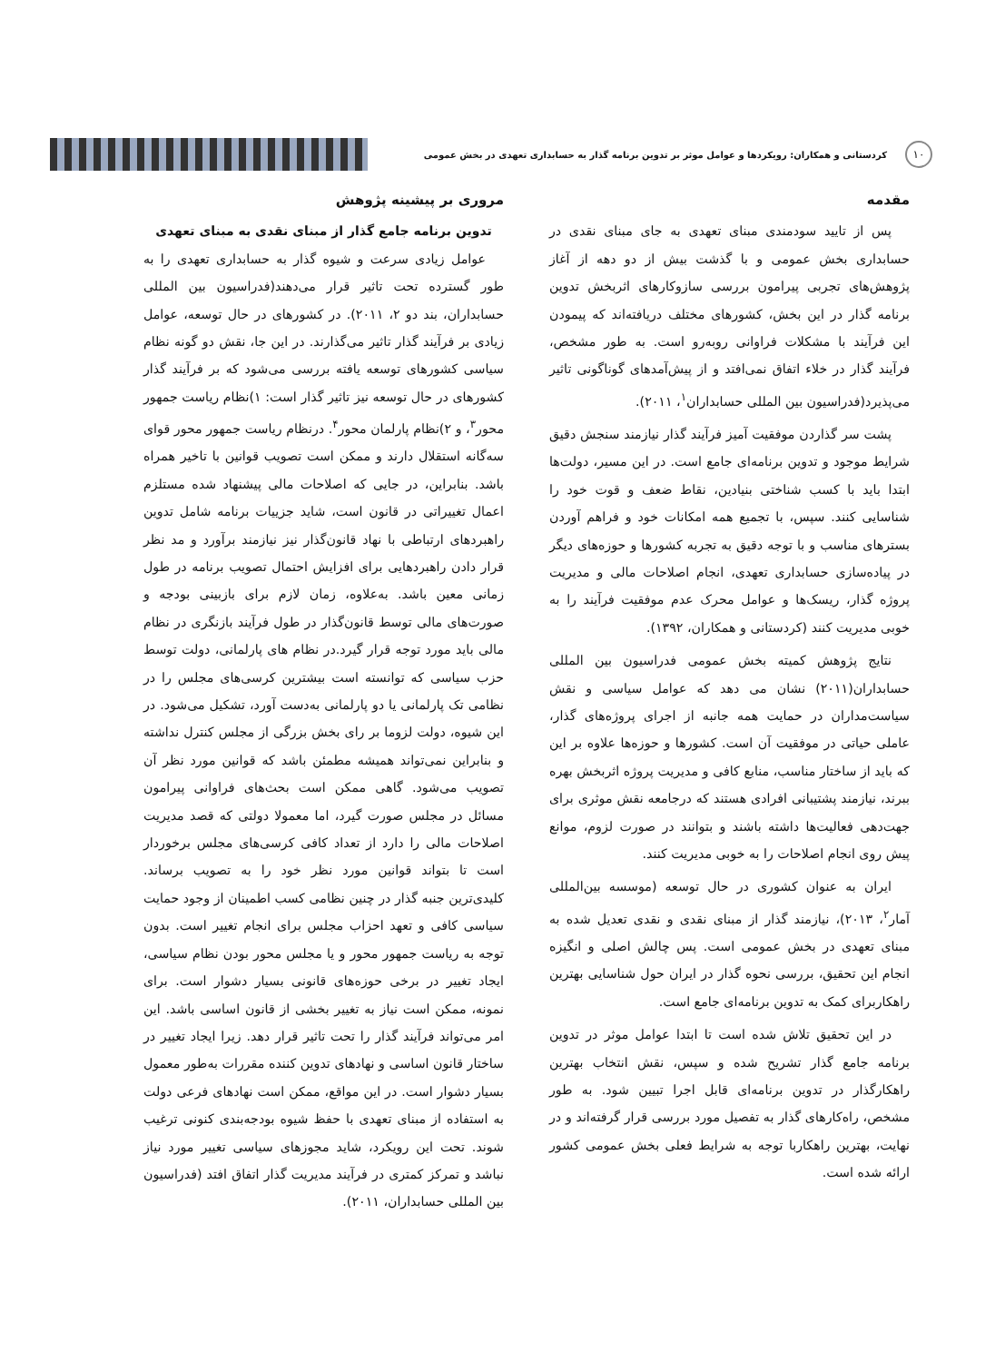۱۰
کردستانی و همکاران: رویکردها و عوامل موثر بر تدوین برنامه گذار به حسابداری تعهدی در بخش عمومی
مقدمه
پس از تایید سودمندی مبنای تعهدی به جای مبنای نقدی در حسابداری بخش عمومی و با گذشت بیش از دو دهه از آغاز پژوهش‌های تجربی پیرامون بررسی سازوکارهای اثربخش تدوین برنامه گذار در این بخش، کشورهای مختلف دریافته‌اند که پیمودن این فرآیند با مشکلات فراوانی روبه‌رو است. به طور مشخص، فرآیند گذار در خلاء اتفاق نمی‌افتد و از پیش‌آمدهای گوناگونی تاثیر می‌پذیرد(فدراسیون بین المللی حسابداران<sup>۱</sup>، ۲۰۱۱).
پشت سر گذاردن موفقیت آمیز فرآیند گذار نیازمند سنجش دقیق شرایط موجود و تدوین برنامه‌ای جامع است. در این مسیر، دولت‌ها ابتدا باید با کسب شناختی بنیادین، نقاط ضعف و قوت خود را شناسایی کنند. سپس، با تجمیع همه امکانات خود و فراهم آوردن بسترهای مناسب و با توجه دقیق به تجربه کشورها و حوزه‌های دیگر در پیاده‌سازی حسابداری تعهدی، انجام اصلاحات مالی و مدیریت پروژه گذار، ریسک‌ها و عوامل محرک عدم موفقیت فرآیند را به خوبی مدیریت کنند (کردستانی و همکاران، ۱۳۹۲).
نتایج پژوهش کمیته بخش عمومی فدراسیون بین المللی حسابداران(۲۰۱۱) نشان می دهد که عوامل سیاسی و نقش سیاست‌مداران در حمایت همه جانبه از اجرای پروژه‌های گذار، عاملی حیاتی در موفقیت آن است. کشورها و حوزه‌ها علاوه بر این که باید از ساختار مناسب، منابع کافی و مدیریت پروژه اثربخش بهره ببرند، نیازمند پشتیبانی افرادی هستند که درجامعه نقش موثری برای جهت‌دهی فعالیت‌ها داشته باشند و بتوانند در صورت لزوم، موانع پیش روی انجام اصلاحات را به خوبی مدیریت کنند.
ایران به عنوان کشوری در حال توسعه (موسسه بین‌المللی آمار<sup>۲</sup>، ۲۰۱۳)، نیازمند گذار از مبنای نقدی و نقدی تعدیل شده به مبنای تعهدی در بخش عمومی است. پس چالش اصلی و انگیزه انجام این تحقیق، بررسی نحوه گذار در ایران حول شناسایی بهترین راهکاربرای کمک به تدوین برنامه‌ای جامع است.
در این تحقیق تلاش شده است تا ابتدا عوامل موثر در تدوین برنامه جامع گذار تشریح شده و سپس، نقش انتخاب بهترین راهکارگذار در تدوین برنامه‌ای قابل اجرا تبیین شود. به طور مشخص، راه‌کارهای گذار به تفصیل مورد بررسی قرار گرفته‌اند و در نهایت، بهترین راهکاربا توجه به شرایط فعلی بخش عمومی کشور ارائه شده است.
مروری بر پیشینه پژوهش
تدوین برنامه جامع گذار از مبنای نقدی به مبنای تعهدی
عوامل زیادی سرعت و شیوه گذار به حسابداری تعهدی را به طور گسترده تحت تاثیر قرار می‌دهند(فدراسیون بین المللی حسابداران، بند دو ۲، ۲۰۱۱). در کشورهای در حال توسعه، عوامل زیادی بر فرآیند گذار تاثیر می‌گذارند. در این جا، نقش دو گونه نظام سیاسی کشورهای توسعه یافته بررسی می‌شود که بر فرآیند گذار کشورهای در حال توسعه نیز تاثیر گذار است: ۱)نظام ریاست جمهور محور<sup>۳</sup>، و ۲)نظام پارلمان محور<sup>۴</sup>. درنظام ریاست جمهور محور قوای سه‌گانه استقلال دارند و ممکن است تصویب قوانین با تاخیر همراه باشد. بنابراین، در جایی که اصلاحات مالی پیشنهاد شده مستلزم اعمال تغییراتی در قانون است، شاید جزییات برنامه شامل تدوین راهبردهای ارتباطی با نهاد قانون‌گذار نیز نیازمند برآورد و مد نظر قرار دادن راهبردهایی برای افزایش احتمال تصویب برنامه در طول زمانی معین باشد. به‌علاوه، زمان لازم برای بازبینی بودجه و صورت‌های مالی توسط قانون‌گذار در طول فرآیند بازنگری در نظام مالی باید مورد توجه قرار گیرد.در نظام های پارلمانی، دولت توسط حزب سیاسی که توانسته است بیشترین کرسی‌های مجلس را در نظامی تک پارلمانی یا دو پارلمانی به‌دست آورد، تشکیل می‌شود. در این شیوه، دولت لزوما بر رای بخش بزرگی از مجلس کنترل نداشته و بنابراین نمی‌تواند همیشه مطمئن باشد که قوانین مورد نظر آن تصویب می‌شود. گاهی ممکن است بحث‌های فراوانی پیرامون مسائل در مجلس صورت گیرد، اما معمولا دولتی که قصد مدیریت اصلاحات مالی را دارد از تعداد کافی کرسی‌های مجلس برخوردار است تا بتواند قوانین مورد نظر خود را به تصویب برساند. کلیدی‌ترین جنبه گذار در چنین نظامی کسب اطمینان از وجود حمایت سیاسی کافی و تعهد احزاب مجلس برای انجام تغییر است. بدون توجه به ریاست جمهور محور و یا مجلس محور بودن نظام سیاسی، ایجاد تغییر در برخی حوزه‌های قانونی بسیار دشوار است. برای نمونه، ممکن است نیاز به تغییر بخشی از قانون اساسی باشد. این امر می‌تواند فرآیند گذار را تحت تاثیر قرار دهد. زیرا ایجاد تغییر در ساختار قانون اساسی و نهادهای تدوین کننده مقررات به‌طور معمول بسیار دشوار است. در این مواقع، ممکن است نهادهای فرعی دولت به استفاده از مبنای تعهدی با حفظ شیوه بودجه‌بندی کنونی ترغیب شوند. تحت این رویکرد، شاید مجوزهای سیاسی تغییر مورد نیاز نباشد و تمرکز کمتری در فرآیند مدیریت گذار اتفاق افتد (فدراسیون بین المللی حسابداران، ۲۰۱۱).